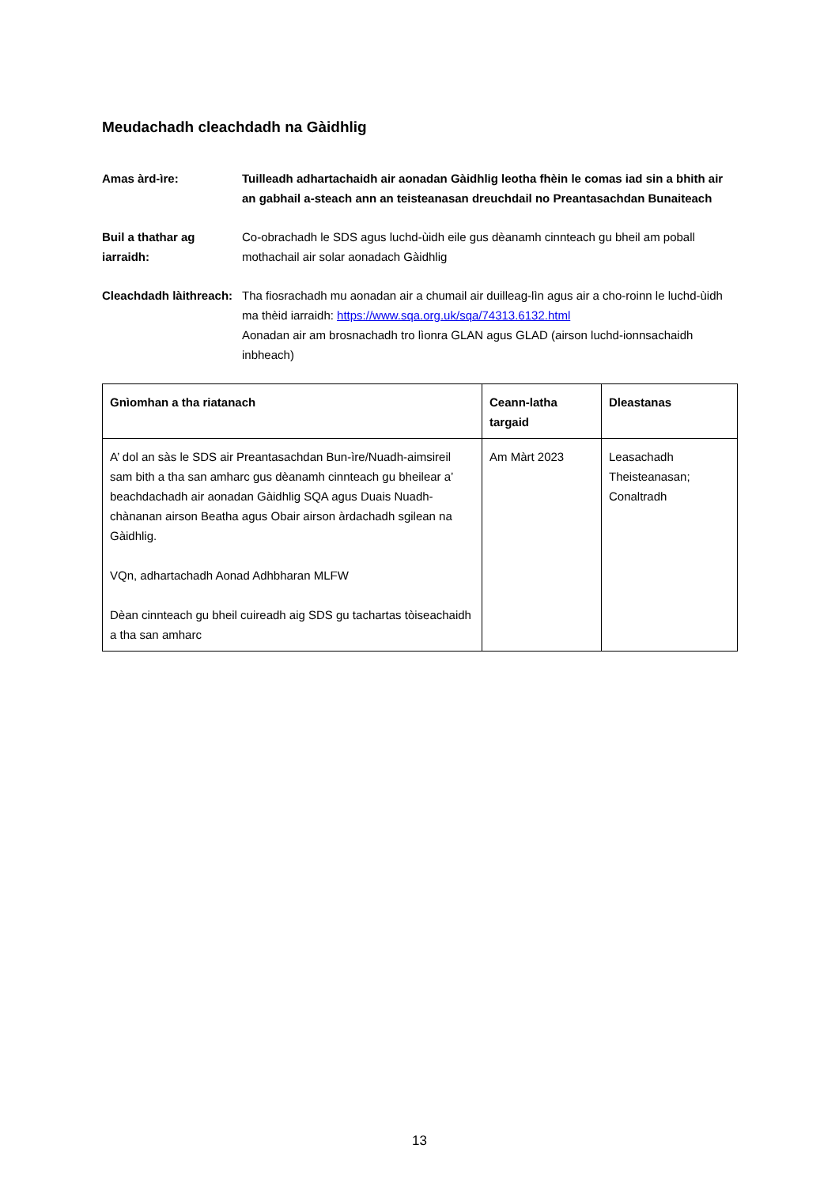Meudachadh cleachdadh na Gàidhlig
Amas àrd-ìre: Tuilleadh adhartachaidh air aonadan Gàidhlig leotha fhèin le comas iad sin a bhith air an gabhail a-steach ann an teisteanasan dreuchdail no Preantasachdan Bunaiteach
Buil a thathar ag iarraidh:
Co-obrachadh le SDS agus luchd-ùidh eile gus dèanamh cinnteach gu bheil am poball mothachail air solar aonadach Gàidhlig
Cleachdadh làithreach:
Tha fiosrachadh mu aonadan air a chumail air duilleag-lìn agus air a cho-roinn le luchd-ùidh ma thèid iarraidh: https://www.sqa.org.uk/sqa/74313.6132.html
Aonadan air am brosnachadh tro lìonra GLAN agus GLAD (airson luchd-ionnsachaidh inbheach)
| Gnìomhan a tha riatanach | Ceann-latha targaid | Dleastanas |
| --- | --- | --- |
| A’ dol an sàs le SDS air Preantasachdan Bun-ìre/Nuadh-aimsireil sam bith a tha san amharc gus dèanamh cinnteach gu bheilear a’ beachdachadh air aonadan Gàidhlig SQA agus Duais Nuadh-chànanan airson Beatha agus Obair airson àrdachadh sgilean na Gàidhlig. VQn, adhartachadh Aonad Adhbharan MLFW Dèan cinnteach gu bheil cuireadh aig SDS gu tachartas tòiseachaidh a tha san amharc | Am Màrt 2023 | Leasachadh Theisteanasan; Conaltradh |
13